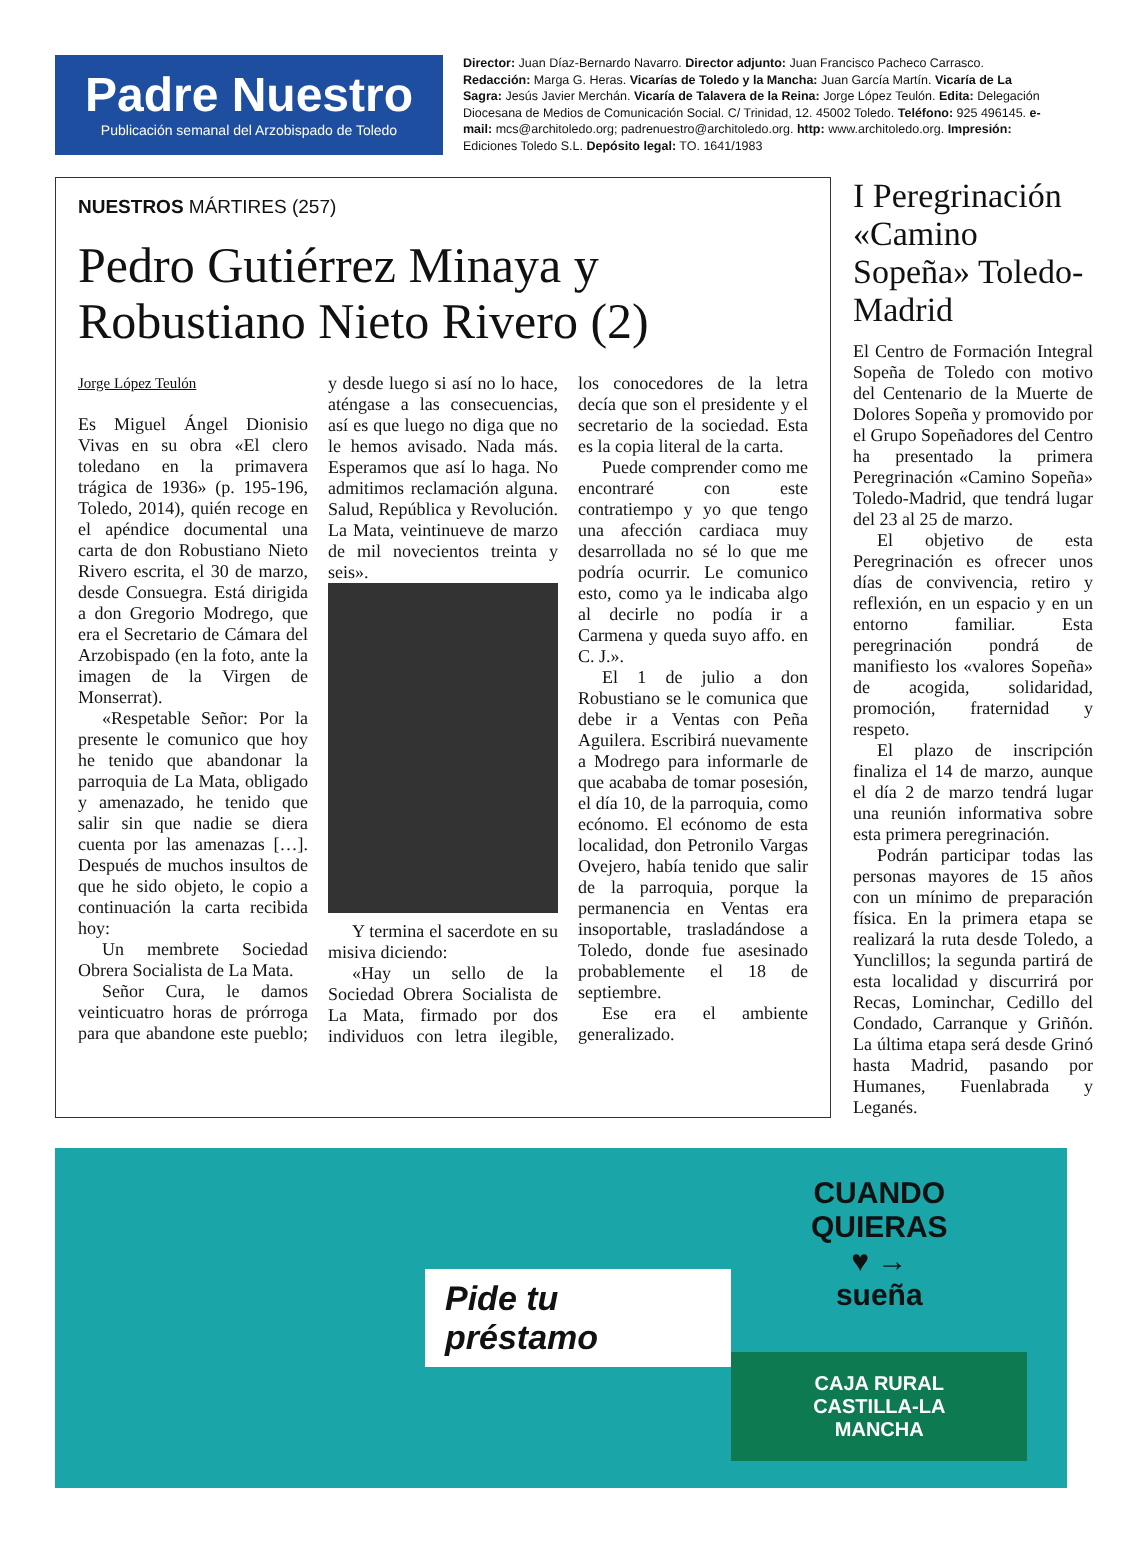Padre Nuestro
Publicación semanal del Arzobispado de Toledo
Director: Juan Díaz-Bernardo Navarro. Director adjunto: Juan Francisco Pacheco Carrasco. Redacción: Marga G. Heras. Vicarías de Toledo y la Mancha: Juan García Martín. Vicaría de La Sagra: Jesús Javier Merchán. Vicaría de Talavera de la Reina: Jorge López Teulón. Edita: Delegación Diocesana de Medios de Comunicación Social. C/ Trinidad, 12. 45002 Toledo. Teléfono: 925 496145. e-mail: mcs@architoledo.org; padrenuestro@architoledo.org. http: www.architoledo.org. Impresión: Ediciones Toledo S.L. Depósito legal: TO. 1641/1983
NUESTROS MÁRTIRES (257)
Pedro Gutiérrez Minaya y Robustiano Nieto Rivero (2)
Jorge López Teulón
Es Miguel Ángel Dionisio Vivas en su obra «El clero toledano en la primavera trágica de 1936» (p. 195-196, Toledo, 2014), quién recoge en el apéndice documental una carta de don Robustiano Nieto Rivero escrita, el 30 de marzo, desde Consuegra. Está dirigida a don Gregorio Modrego, que era el Secretario de Cámara del Arzobispado (en la foto, ante la imagen de la Virgen de Monserrat).
«Respetable Señor: Por la presente le comunico que hoy he tenido que abandonar la parroquia de La Mata, obligado y amenazado, he tenido que salir sin que nadie se diera cuenta por las amenazas […]. Después de muchos insultos de que he sido objeto, le copio a continuación la carta recibida hoy:
Un membrete Sociedad Obrera Socialista de La Mata.
Señor Cura, le damos veinticuatro horas de prórroga para que abandone este pueblo; y desde luego si así no lo hace, aténgase a las consecuencias, así es que luego no diga que no le hemos avisado. Nada más. Esperamos que así lo haga. No admitimos reclamación alguna. Salud, República y Revolución. La Mata, veintinueve de marzo de mil novecientos treinta y seis».
Y termina el sacerdote en su misiva diciendo:
«Hay un sello de la Sociedad Obrera Socialista de La Mata, firmado por dos individuos con letra ilegible, los conocedores de la letra decía que son el presidente y el secretario de la sociedad. Esta es la copia literal de la carta.
Puede comprender como me encontraré con este contratiempo y yo que tengo una afección cardiaca muy desarrollada no sé lo que me podría ocurrir. Le comunico esto, como ya le indicaba algo al decirle no podía ir a Carmena y queda suyo affo. en C. J.».
El 1 de julio a don Robustiano se le comunica que debe ir a Ventas con Peña Aguilera. Escribirá nuevamente a Modrego para informarle de que acababa de tomar posesión, el día 10, de la parroquia, como ecónomo. El ecónomo de esta localidad, don Petronilo Vargas Ovejero, había tenido que salir de la parroquia, porque la permanencia en Ventas era insoportable, trasladándose a Toledo, donde fue asesinado probablemente el 18 de septiembre.
Ese era el ambiente generalizado.
I Peregrinación «Camino Sopeña» Toledo-Madrid
El Centro de Formación Integral Sopeña de Toledo con motivo del Centenario de la Muerte de Dolores Sopeña y promovido por el Grupo Sopeñadores del Centro ha presentado la primera Peregrinación «Camino Sopeña» Toledo-Madrid, que tendrá lugar del 23 al 25 de marzo.
El objetivo de esta Peregrinación es ofrecer unos días de convivencia, retiro y reflexión, en un espacio y en un entorno familiar. Esta peregrinación pondrá de manifiesto los «valores Sopeña» de acogida, solidaridad, promoción, fraternidad y respeto.
El plazo de inscripción finaliza el 14 de marzo, aunque el día 2 de marzo tendrá lugar una reunión informativa sobre esta primera peregrinación.
Podrán participar todas las personas mayores de 15 años con un mínimo de preparación física. En la primera etapa se realizará la ruta desde Toledo, a Yunclillos; la segunda partirá de esta localidad y discurrirá por Recas, Lominchar, Cedillo del Condado, Carranque y Griñón. La última etapa será desde Grinó hasta Madrid, pasando por Humanes, Fuenlabrada y Leganés.
Pide tu préstamo
CUANDO
QUIERAS
♥ →
sueña
CAJA RURAL
CASTILLA-LA MANCHA